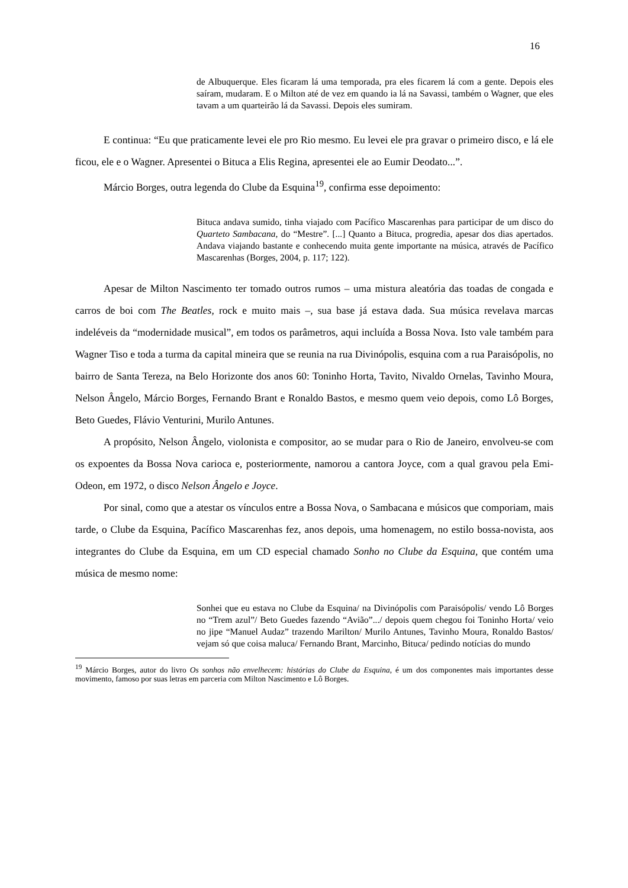16
de Albuquerque. Eles ficaram lá uma temporada, pra eles ficarem lá com a gente. Depois eles saíram, mudaram. E o Milton até de vez em quando ia lá na Savassi, também o Wagner, que eles tavam a um quarteirão lá da Savassi. Depois eles sumiram.
E continua: “Eu que praticamente levei ele pro Rio mesmo. Eu levei ele pra gravar o primeiro disco, e lá ele ficou, ele e o Wagner. Apresentei o Bituca a Elis Regina, apresentei ele ao Eumir Deodato...”.
Márcio Borges, outra legenda do Clube da Esquina<sup>19</sup>, confirma esse depoimento:
Bituca andava sumido, tinha viajado com Pacífico Mascarenhas para participar de um disco do Quarteto Sambacana, do “Mestre”. [...] Quanto a Bituca, progredia, apesar dos dias apertados. Andava viajando bastante e conhecendo muita gente importante na música, através de Pacífico Mascarenhas (Borges, 2004, p. 117; 122).
Apesar de Milton Nascimento ter tomado outros rumos – uma mistura aleatória das toadas de congada e carros de boi com The Beatles, rock e muito mais –, sua base já estava dada. Sua música revelava marcas indeléveis da “modernidade musical”, em todos os parâmetros, aqui incluída a Bossa Nova. Isto vale também para Wagner Tiso e toda a turma da capital mineira que se reunia na rua Divinópolis, esquina com a rua Paraisópolis, no bairro de Santa Tereza, na Belo Horizonte dos anos 60: Toninho Horta, Tavito, Nivaldo Ornelas, Tavinho Moura, Nelson Ângelo, Márcio Borges, Fernando Brant e Ronaldo Bastos, e mesmo quem veio depois, como Lô Borges, Beto Guedes, Flávio Venturini, Murilo Antunes.
A propósito, Nelson Ângelo, violonista e compositor, ao se mudar para o Rio de Janeiro, envolveu-se com os expoentes da Bossa Nova carioca e, posteriormente, namorou a cantora Joyce, com a qual gravou pela Emi-Odeon, em 1972, o disco Nelson Ângelo e Joyce.
Por sinal, como que a atestar os vínculos entre a Bossa Nova, o Sambacana e músicos que comporiam, mais tarde, o Clube da Esquina, Pacífico Mascarenhas fez, anos depois, uma homenagem, no estilo bossa-novista, aos integrantes do Clube da Esquina, em um CD especial chamado Sonho no Clube da Esquina, que contém uma música de mesmo nome:
Sonhei que eu estava no Clube da Esquina/ na Divinópolis com Paraisópolis/ vendo Lô Borges no “Trem azul”/ Beto Guedes fazendo “Avião”.../ depois quem chegou foi Toninho Horta/ veio no jipe “Manuel Audaz” trazendo Marilton/ Murilo Antunes, Tavinho Moura, Ronaldo Bastos/ vejam só que coisa maluca/ Fernando Brant, Marcinho, Bituca/ pedindo notícias do mundo
<sup>19</sup> Márcio Borges, autor do livro Os sonhos não envelhecem: histórias do Clube da Esquina, é um dos componentes mais importantes desse movimento, famoso por suas letras em parceria com Milton Nascimento e Lô Borges.